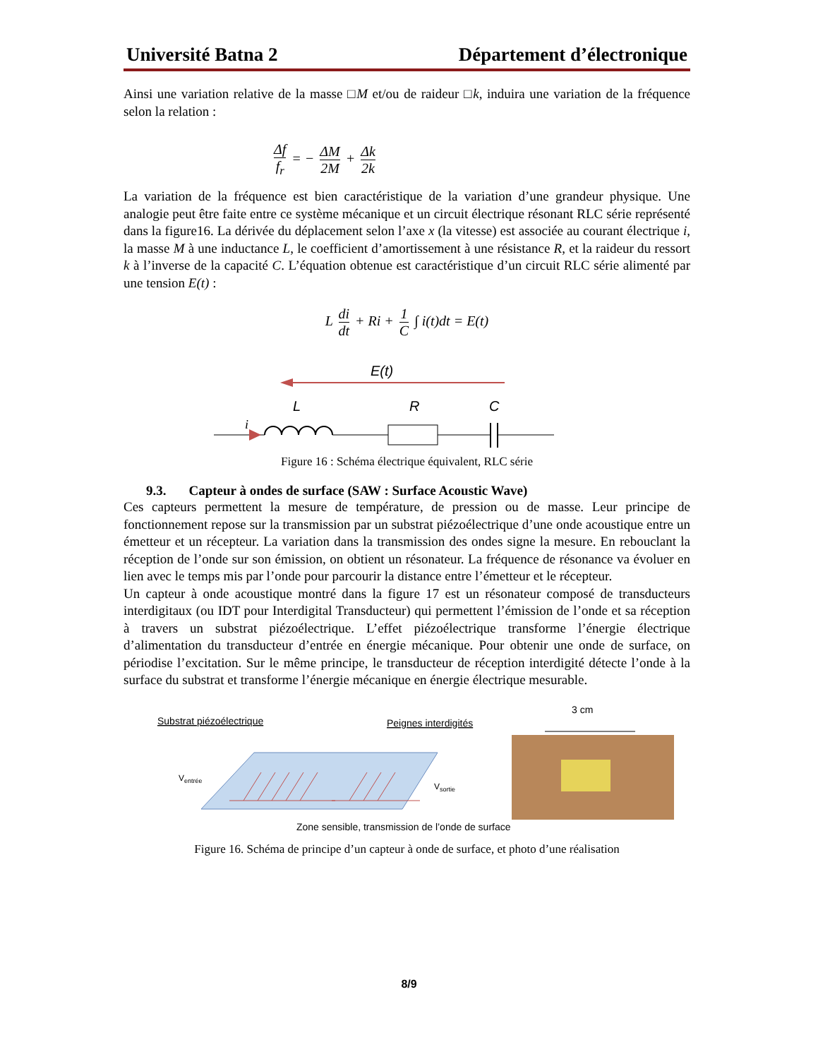Université Batna 2 Département d’électronique
Ainsi une variation relative de la masse □M et/ou de raideur □k, induira une variation de la fréquence selon la relation :
Δf f<sub>r</sub> = − ΔM 2M + Δk 2k
La variation de la fréquence est bien caractéristique de la variation d’une grandeur physique. Une analogie peut être faite entre ce système mécanique et un circuit électrique résonant RLC série représenté dans la figure16. La dérivée du déplacement selon l’axe x (la vitesse) est associée au courant électrique i, la masse M à une inductance L, le coefficient d’amortissement à une résistance R, et la raideur du ressort k à l’inverse de la capacité C. L’équation obtenue est caractéristique d’un circuit RLC série alimenté par une tension E(t) :
L di dt + Ri + 1 C ∫ i(t)dt = E(t)
E(t)
L
R
C
i
Figure 16 : Schéma électrique équivalent, RLC série
9.3. Capteur à ondes de surface (SAW : Surface Acoustic Wave)
Ces capteurs permettent la mesure de température, de pression ou de masse. Leur principe de fonctionnement repose sur la transmission par un substrat piézoélectrique d’une onde acoustique entre un émetteur et un récepteur. La variation dans la transmission des ondes signe la mesure. En rebouclant la réception de l’onde sur son émission, on obtient un résonateur. La fréquence de résonance va évoluer en lien avec le temps mis par l’onde pour parcourir la distance entre l’émetteur et le récepteur.
Un capteur à onde acoustique montré dans la figure 17 est un résonateur composé de transducteurs interdigitaux (ou IDT pour Interdigital Transducteur) qui permettent l’émission de l’onde et sa réception à travers un substrat piézoélectrique. L’effet piézoélectrique transforme l’énergie électrique d’alimentation du transducteur d’entrée en énergie mécanique. Pour obtenir une onde de surface, on périodise l’excitation. Sur le même principe, le transducteur de réception interdigité détecte l’onde à la surface du substrat et transforme l’énergie mécanique en énergie électrique mesurable.
Substrat piézoélectrique
Peignes interdigités
3 cm
Ventrée
Vsortie
Zone sensible, transmission de l’onde de surface
Figure 16. Schéma de principe d’un capteur à onde de surface, et photo d’une réalisation
8/9